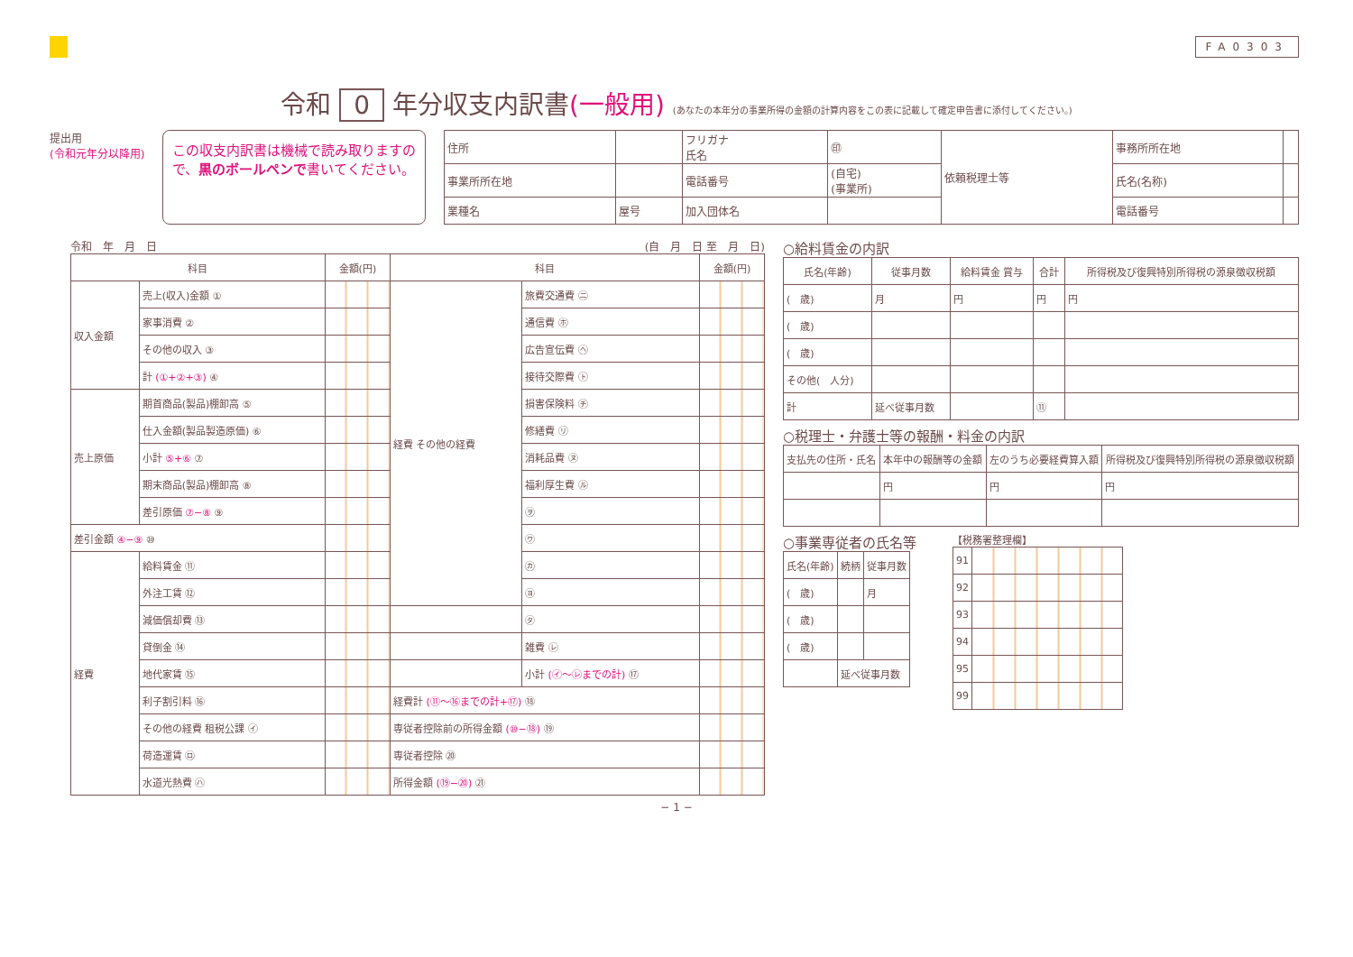FA0303
令和 0 年分収支内訳書(一般用) (あなたの本年分の事業所得の金額の計算内容をこの表に記載して確定申告書に添付してください。)
提出用
(令和元年分以降用)
この収支内訳書は機械で読み取りますので、黒のボールペンで書いてください。
| 住所 | | フリガナ 氏名 | ㊞ | 依頼税理士等 | 事務所所在地 | |
| 事業所所在地 | | 電話番号 | (自宅) (事業所) | | 氏名(名称) | |
| 業種名 | 屋号 | 加入団体名 | | | 電話番号 | |
令和　年　月　日 (自　月　日 至　月　日)
| 科目 | | 金額(円) | 科目 | | 金額(円) |
| --- | --- | --- | --- | --- | --- |
| 収入金額 | 売上(収入)金額 ① | | 経費 その他の経費 | 旅費交通費 ㊁ | |
| | 家事消費 ② | | | 通信費 ㋭ | |
| | その他の収入 ③ | | | 広告宣伝費 ㋬ | |
| | 計 (①+②+③) ④ | | | 接待交際費 ㋣ | |
| 売上原価 | 期首商品(製品)棚卸高 ⑤ | | | 損害保険料 ㋠ | |
| | 仕入金額(製品製造原価) ⑥ | | | 修繕費 ㋷ | |
| | 小計 ⑤+⑥ ⑦ | | | 消耗品費 ㋦ | |
| | 期末商品(製品)棚卸高 ⑧ | | | 福利厚生費 ㋸ | |
| | 差引原価 ⑦−⑧ ⑨ | | | ㋾ | |
| 差引金額 ④−⑨ ⑩ | | | | ㋻ | |
| 経費 | 給料賃金 ⑪ | | | ㋕ | |
| | 外注工賃 ⑫ | | | ㋵ | |
| | 減価償却費 ⑬ | | | ㋟ | |
| | 貸倒金 ⑭ | | | 雑費 ㋹ | |
| | 地代家賃 ⑮ | | | 小計 (㋑〜㋹までの計) ⑰ | |
| | 利子割引料 ⑯ | | 経費計 (⑪〜⑯までの計+⑰) ⑱ | | |
| | その他の経費 租税公課 ㋑ | | 専従者控除前の所得金額 (⑩−⑱) ⑲ | | |
| | 荷造運賃 ㋺ | | 専従者控除 ⑳ | | |
| | 水道光熱費 ㋩ | | 所得金額 (⑲−⑳) ㉑ | | |
○給料賃金の内訳
| 氏名(年齢) | 従事月数 | 給料賃金 賞与 | 合計 | 所得税及び復興特別所得税の源泉徴収税額 |
| --- | --- | --- | --- | --- |
| ( 歳) | 月 | 円 | 円 | 円 |
| ( 歳) | | | | |
| ( 歳) | | | | |
| その他( 人分) | | | | |
| 計 | 延べ従事月数 | | ⑪ | |
○税理士・弁護士等の報酬・料金の内訳
| 支払先の住所・氏名 | 本年中の報酬等の金額 | 左のうち必要経費算入額 | 所得税及び復興特別所得税の源泉徴収税額 |
| --- | --- | --- | --- |
| | 円 | 円 | 円 |
○事業専従者の氏名等
| 氏名(年齢) | 続柄 | 従事月数 |
| --- | --- | --- |
| ( 歳) | | 月 |
| ( 歳) | | |
| ( 歳) | | |
| | 延べ従事月数 | |
【税務署整理欄】
| 91 | |
| 92 | |
| 93 | |
| 94 | |
| 95 | |
| 99 | |
− 1 −